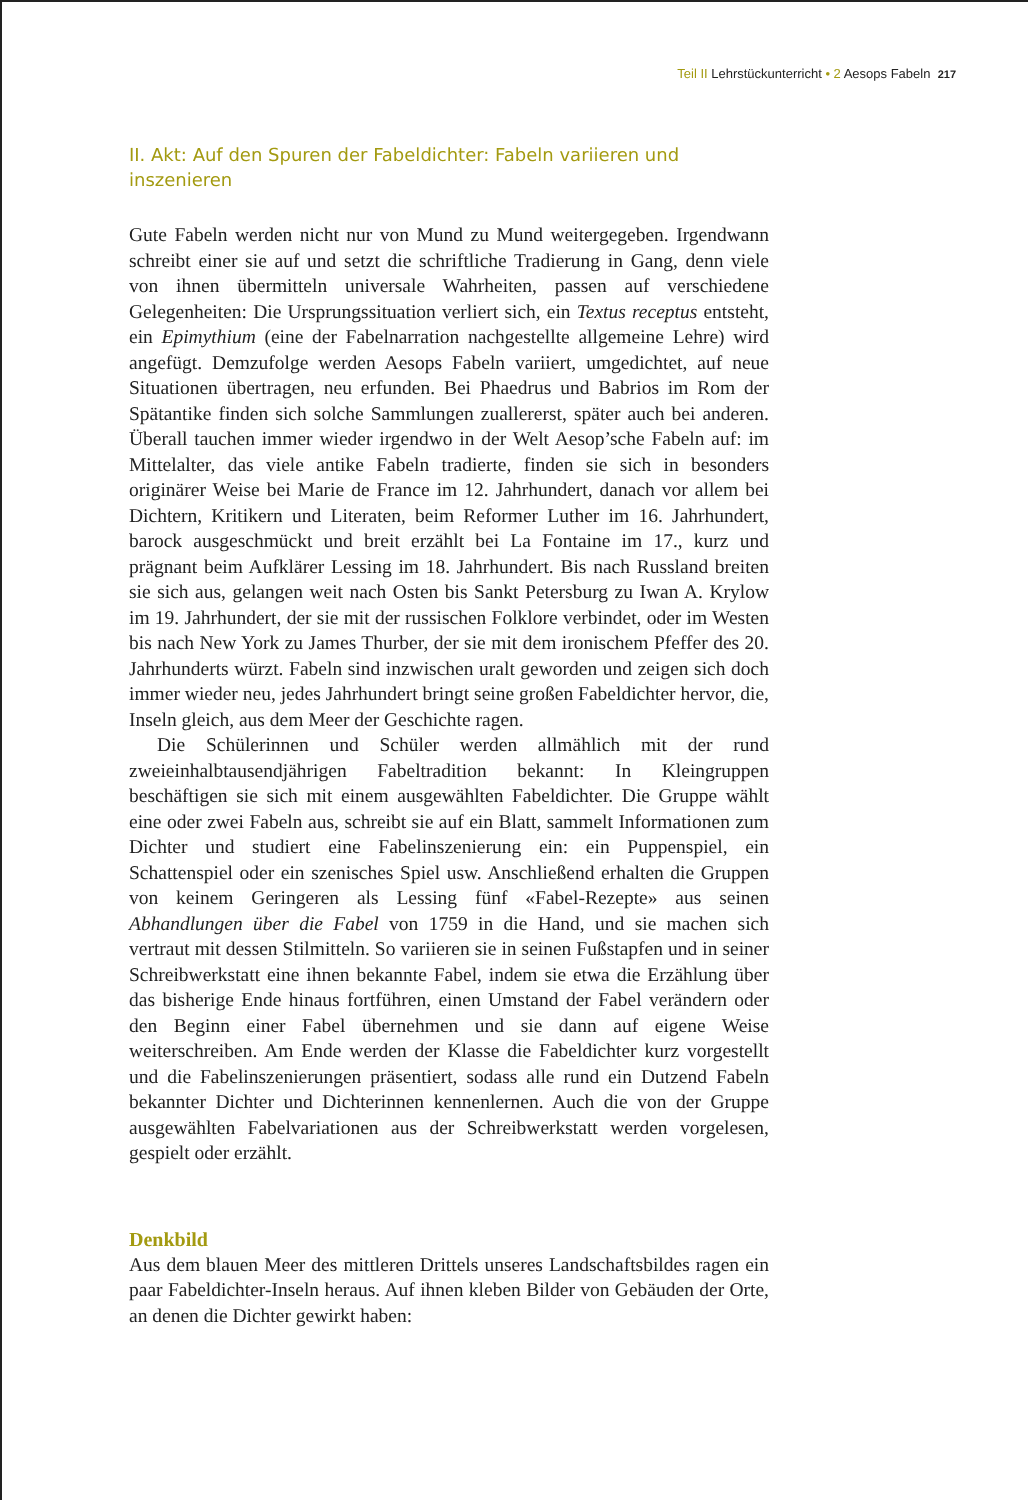Teil II Lehrstückunterricht • 2 Aesops Fabeln 217
II. Akt: Auf den Spuren der Fabeldichter: Fabeln variieren und inszenieren
Gute Fabeln werden nicht nur von Mund zu Mund weitergegeben. Irgendwann schreibt einer sie auf und setzt die schriftliche Tradierung in Gang, denn viele von ihnen übermitteln universale Wahrheiten, passen auf verschiedene Gelegenheiten: Die Ursprungssituation verliert sich, ein Textus receptus entsteht, ein Epimythium (eine der Fabelnarration nachgestellte allgemeine Lehre) wird angefügt. Demzufolge werden Aesops Fabeln variiert, umgedichtet, auf neue Situationen übertragen, neu erfunden. Bei Phaedrus und Babrios im Rom der Spätantike finden sich solche Sammlungen zuallererst, später auch bei anderen. Überall tauchen immer wieder irgendwo in der Welt Aesop’sche Fabeln auf: im Mittelalter, das viele antike Fabeln tradierte, finden sie sich in besonders originärer Weise bei Marie de France im 12. Jahrhundert, danach vor allem bei Dichtern, Kritikern und Literaten, beim Reformer Luther im 16. Jahrhundert, barock ausgeschmückt und breit erzählt bei La Fontaine im 17., kurz und prägnant beim Aufklärer Lessing im 18. Jahrhundert. Bis nach Russland breiten sie sich aus, gelangen weit nach Osten bis Sankt Petersburg zu Iwan A. Krylow im 19. Jahrhundert, der sie mit der russischen Folklore verbindet, oder im Westen bis nach New York zu James Thurber, der sie mit dem ironischem Pfeffer des 20. Jahrhunderts würzt. Fabeln sind inzwischen uralt geworden und zeigen sich doch immer wieder neu, jedes Jahrhundert bringt seine großen Fabeldichter hervor, die, Inseln gleich, aus dem Meer der Geschichte ragen.
Die Schülerinnen und Schüler werden allmählich mit der rund zweieinhalbtausendjährigen Fabeltradition bekannt: In Kleingruppen beschäftigen sie sich mit einem ausgewählten Fabeldichter. Die Gruppe wählt eine oder zwei Fabeln aus, schreibt sie auf ein Blatt, sammelt Informationen zum Dichter und studiert eine Fabelinszenierung ein: ein Puppenspiel, ein Schattenspiel oder ein szenisches Spiel usw. Anschließend erhalten die Gruppen von keinem Geringeren als Lessing fünf «Fabel-Rezepte» aus seinen Abhandlungen über die Fabel von 1759 in die Hand, und sie machen sich vertraut mit dessen Stilmitteln. So variieren sie in seinen Fußstapfen und in seiner Schreibwerkstatt eine ihnen bekannte Fabel, indem sie etwa die Erzählung über das bisherige Ende hinaus fortführen, einen Umstand der Fabel verändern oder den Beginn einer Fabel übernehmen und sie dann auf eigene Weise weiterschreiben. Am Ende werden der Klasse die Fabeldichter kurz vorgestellt und die Fabelinszenierungen präsentiert, sodass alle rund ein Dutzend Fabeln bekannter Dichter und Dichterinnen kennenlernen. Auch die von der Gruppe ausgewählten Fabelvariationen aus der Schreibwerkstatt werden vorgelesen, gespielt oder erzählt.
Denkbild
Aus dem blauen Meer des mittleren Drittels unseres Landschaftsbildes ragen ein paar Fabeldichter-Inseln heraus. Auf ihnen kleben Bilder von Gebäuden der Orte, an denen die Dichter gewirkt haben: